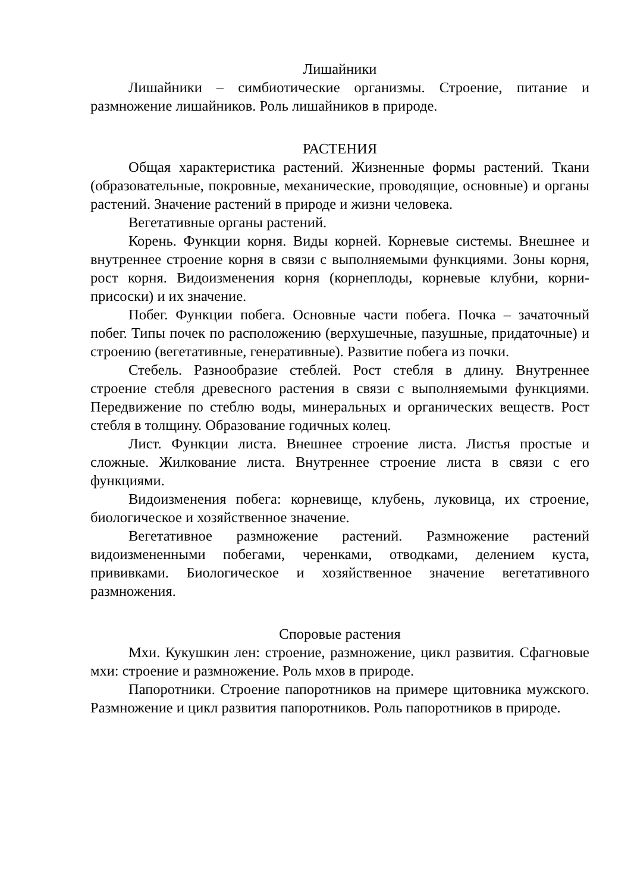Лишайники
Лишайники – симбиотические организмы. Строение, питание и размножение лишайников. Роль лишайников в природе.
РАСТЕНИЯ
Общая характеристика растений. Жизненные формы растений. Ткани (образовательные, покровные, механические, проводящие, основные) и органы растений. Значение растений в природе и жизни человека.
Вегетативные органы растений.
Корень. Функции корня. Виды корней. Корневые системы. Внешнее и внутреннее строение корня в связи с выполняемыми функциями. Зоны корня, рост корня. Видоизменения корня (корнеплоды, корневые клубни, корни-присоски) и их значение.
Побег. Функции побега. Основные части побега. Почка – зачаточный побег. Типы почек по расположению (верхушечные, пазушные, придаточные) и строению (вегетативные, генеративные). Развитие побега из почки.
Стебель. Разнообразие стеблей. Рост стебля в длину. Внутреннее строение стебля древесного растения в связи с выполняемыми функциями. Передвижение по стеблю воды, минеральных и органических веществ. Рост стебля в толщину. Образование годичных колец.
Лист. Функции листа. Внешнее строение листа. Листья простые и сложные. Жилкование листа. Внутреннее строение листа в связи с его функциями.
Видоизменения побега: корневище, клубень, луковица, их строение, биологическое и хозяйственное значение.
Вегетативное размножение растений. Размножение растений видоизмененными побегами, черенками, отводками, делением куста, прививками. Биологическое и хозяйственное значение вегетативного размножения.
Споровые растения
Мхи. Кукушкин лен: строение, размножение, цикл развития. Сфагновые мхи: строение и размножение. Роль мхов в природе.
Папоротники. Строение папоротников на примере щитовника мужского. Размножение и цикл развития папоротников. Роль папоротников в природе.